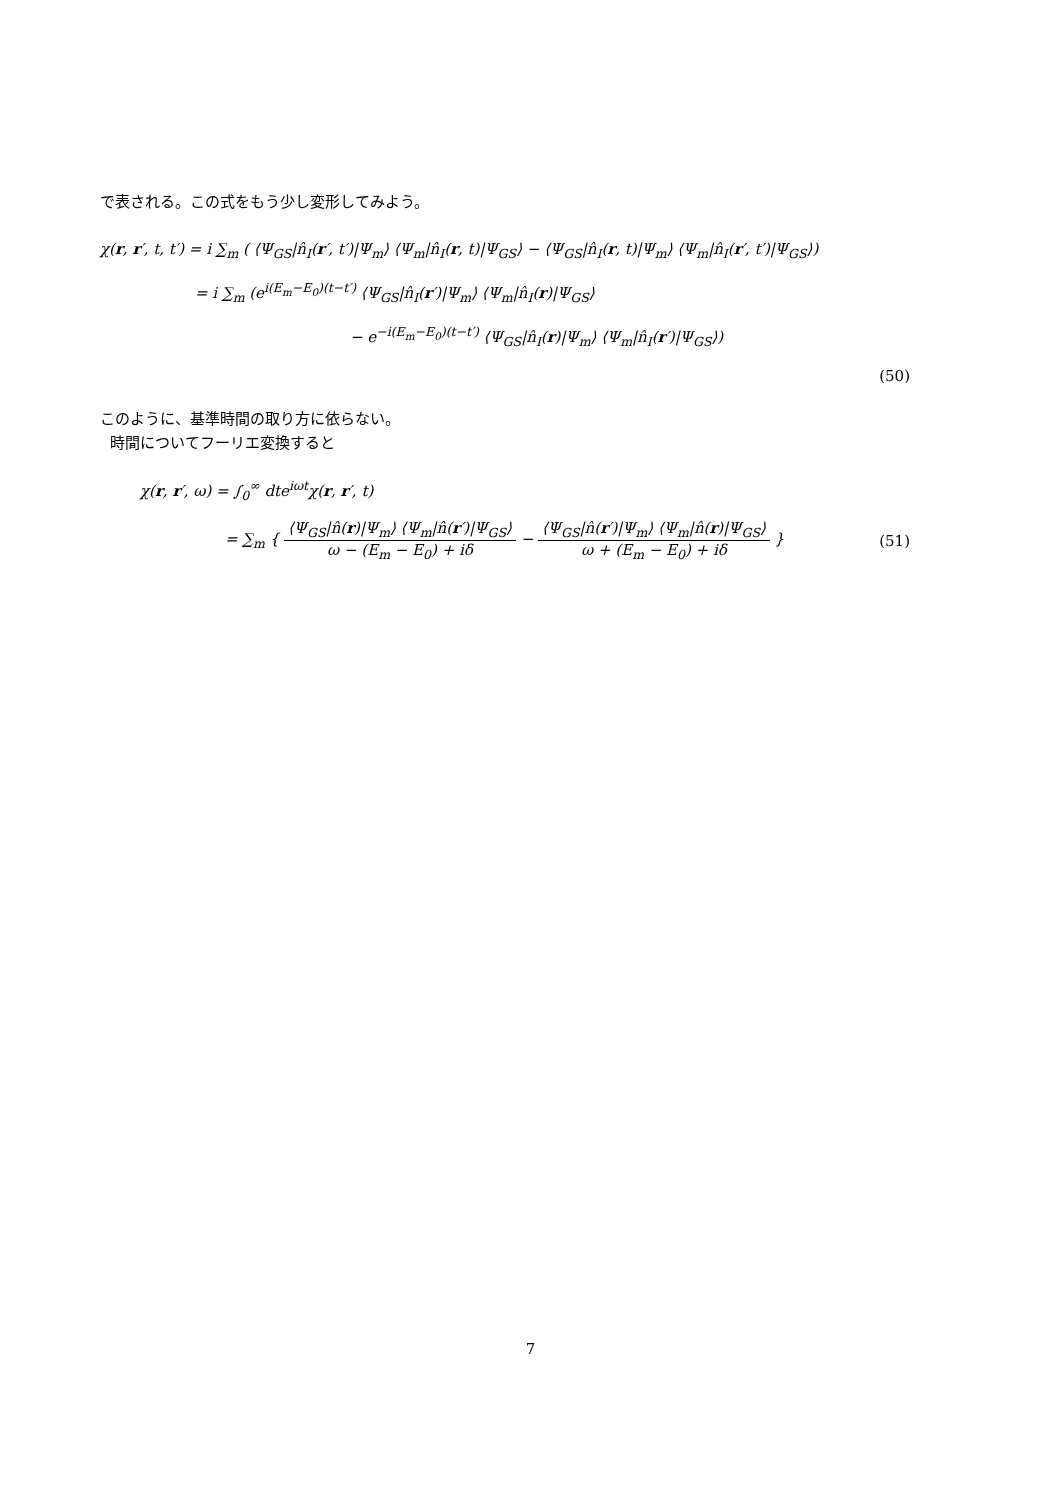で表される。この式をもう少し変形してみよう。
χ(r, r′, t, t′) = i ∑<sub>m</sub> ( ⟨Ψ<sub>GS</sub>|n̂<sub>I</sub>(r′, t′)|Ψ<sub>m</sub>⟩ ⟨Ψ<sub>m</sub>|n̂<sub>I</sub>(r, t)|Ψ<sub>GS</sub>⟩ − ⟨Ψ<sub>GS</sub>|n̂<sub>I</sub>(r, t)|Ψ<sub>m</sub>⟩ ⟨Ψ<sub>m</sub>|n̂<sub>I</sub>(r′, t′)|Ψ<sub>GS</sub>⟩)
= i ∑<sub>m</sub> (e<sup>i(E<sub>m</sub>−E<sub>0</sub>)(t−t′)</sup> ⟨Ψ<sub>GS</sub>|n̂<sub>I</sub>(r′)|Ψ<sub>m</sub>⟩ ⟨Ψ<sub>m</sub>|n̂<sub>I</sub>(r)|Ψ<sub>GS</sub>⟩
− e<sup>−i(E<sub>m</sub>−E<sub>0</sub>)(t−t′)</sup> ⟨Ψ<sub>GS</sub>|n̂<sub>I</sub>(r)|Ψ<sub>m</sub>⟩ ⟨Ψ<sub>m</sub>|n̂<sub>I</sub>(r′)|Ψ<sub>GS</sub>⟩)
(50)
このように、基準時間の取り方に依らない。
時間についてフーリエ変換すると
χ(r, r′, ω) = ∫<sub>0</sub><sup>∞</sup> dte<sup>iωt</sup>χ(r, r′, t)
= ∑<sub>m</sub> { ⟨Ψ<sub>GS</sub>|n̂(r)|Ψ<sub>m</sub>⟩ ⟨Ψ<sub>m</sub>|n̂(r′)|Ψ<sub>GS</sub>⟩ ω − (E<sub>m</sub> − E<sub>0</sub>) + iδ − ⟨Ψ<sub>GS</sub>|n̂(r′)|Ψ<sub>m</sub>⟩ ⟨Ψ<sub>m</sub>|n̂(r)|Ψ<sub>GS</sub>⟩ ω + (E<sub>m</sub> − E<sub>0</sub>) + iδ } (51)
7